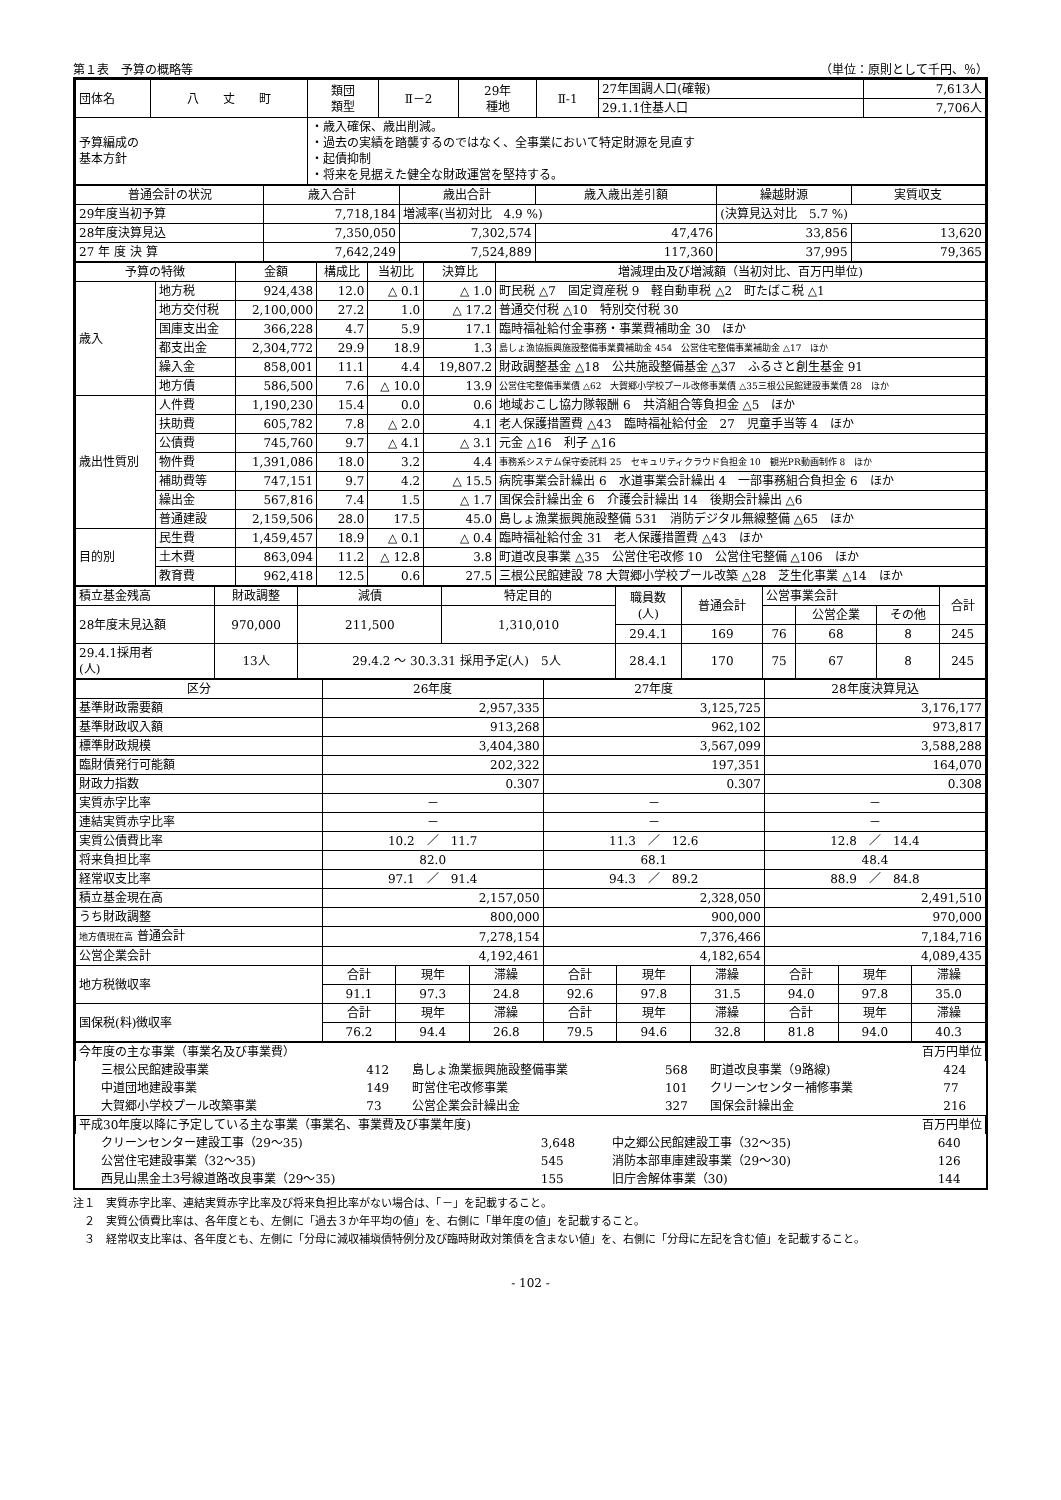第１表　予算の概略等 （単位：原則として千円、％）
| 団体名 | 八 丈 町 | 類団 類型 | Ⅱ－2 | 29年 種地 | Ⅱ-1 | 27年国調人口(確報) | 7,613人 |
| | | | | | | 29.1.1住基人口 | 7,706人 |
| 予算編成の 基本方針 | | ・歳入確保、歳出削減。 ・過去の実績を踏襲するのではなく、全事業において特定財源を見直す ・起債抑制 ・将来を見据えた健全な財政運営を堅持する。 | | | | | |
| 普通会計の状況 | 歳入合計 | 歳出合計 | 歳入歳出差引額 | 繰越財源 | 実質収支 |
| --- | --- | --- | --- | --- | --- |
| 29年度当初予算 | 7,718,184 | 増減率(当初対比 4.9 %) | | (決算見込対比 5.7 %) | |
| 28年度決算見込 | 7,350,050 | 7,302,574 | 47,476 | 33,856 | 13,620 |
| 27 年 度 決 算 | 7,642,249 | 7,524,889 | 117,360 | 37,995 | 79,365 |
| 予算の特徴 | | 金額 | 構成比 | 当初比 | 決算比 | 増減理由及び増減額（当初対比、百万円単位) |
| --- | --- | --- | --- | --- | --- | --- |
| 歳入 | 地方税 | 924,438 | 12.0 | △ 0.1 | △ 1.0 | 町民税 △7 固定資産税 9 軽自動車税 △2 町たばこ税 △1 |
| | 地方交付税 | 2,100,000 | 27.2 | 1.0 | △ 17.2 | 普通交付税 △10 特別交付税 30 |
| | 国庫支出金 | 366,228 | 4.7 | 5.9 | 17.1 | 臨時福祉給付金事務・事業費補助金 30 ほか |
| | 都支出金 | 2,304,772 | 29.9 | 18.9 | 1.3 | 島しょ漁協振興施設整備事業費補助金 454 公営住宅整備事業補助金 △17 ほか |
| | 繰入金 | 858,001 | 11.1 | 4.4 | 19,807.2 | 財政調整基金 △18 公共施設整備基金 △37 ふるさと創生基金 91 |
| | 地方債 | 586,500 | 7.6 | △ 10.0 | 13.9 | 公営住宅整備事業債 △62 大賀郷小学校プール改修事業債 △35三根公民館建設事業債 28 ほか |
| 歳出性質別 | 人件費 | 1,190,230 | 15.4 | 0.0 | 0.6 | 地域おこし協力隊報酬 6 共済組合等負担金 △5 ほか |
| | 扶助費 | 605,782 | 7.8 | △ 2.0 | 4.1 | 老人保護措置費 △43 臨時福祉給付金 27 児童手当等 4 ほか |
| | 公債費 | 745,760 | 9.7 | △ 4.1 | △ 3.1 | 元金 △16 利子 △16 |
| | 物件費 | 1,391,086 | 18.0 | 3.2 | 4.4 | 事務系システム保守委託料 25 セキュリティクラウド負担金 10 観光PR動画制作 8 ほか |
| | 補助費等 | 747,151 | 9.7 | 4.2 | △ 15.5 | 病院事業会計繰出 6 水道事業会計繰出 4 一部事務組合負担金 6 ほか |
| | 繰出金 | 567,816 | 7.4 | 1.5 | △ 1.7 | 国保会計繰出金 6 介護会計繰出 14 後期会計繰出 △6 |
| | 普通建設 | 2,159,506 | 28.0 | 17.5 | 45.0 | 島しょ漁業振興施設整備 531 消防デジタル無線整備 △65 ほか |
| 目的別 | 民生費 | 1,459,457 | 18.9 | △ 0.1 | △ 0.4 | 臨時福祉給付金 31 老人保護措置費 △43 ほか |
| | 土木費 | 863,094 | 11.2 | △ 12.8 | 3.8 | 町道改良事業 △35 公営住宅改修 10 公営住宅整備 △106 ほか |
| | 教育費 | 962,418 | 12.5 | 0.6 | 27.5 | 三根公民館建設 78 大賀郷小学校プール改築 △28 芝生化事業 △14 ほか |
| 積立基金残高 | 財政調整 | 減債 | 特定目的 | 職員数 (人) | 普通会計 | 公営事業会計 | | | 合計 |
| 28年度末見込額 | 970,000 | 211,500 | 1,310,010 | | | | 公営企業 | その他 | |
| | | | | 29.4.1 | 169 | 76 | 68 | 8 | 245 |
| 29.4.1採用者 (人) | 13人 | 29.4.2 ～ 30.3.31 採用予定(人) 5人 | | 28.4.1 | 170 | 75 | 67 | 8 | 245 |
| 区分 | 26年度 | | | 27年度 | | | 28年度決算見込 | | |
| --- | --- | --- | --- | --- | --- | --- | --- | --- | --- |
| 基準財政需要額 | 2,957,335 | | | 3,125,725 | | | 3,176,177 | | |
| 基準財政収入額 | 913,268 | | | 962,102 | | | 973,817 | | |
| 標準財政規模 | 3,404,380 | | | 3,567,099 | | | 3,588,288 | | |
| 臨財債発行可能額 | 202,322 | | | 197,351 | | | 164,070 | | |
| 財政力指数 | 0.307 | | | 0.307 | | | 0.308 | | |
| 実質赤字比率 | － | | | － | | | － | | |
| 連結実質赤字比率 | － | | | － | | | － | | |
| 実質公債費比率 | 10.2 ／ 11.7 | | | 11.3 ／ 12.6 | | | 12.8 ／ 14.4 | | |
| 将来負担比率 | 82.0 | | | 68.1 | | | 48.4 | | |
| 経常収支比率 | 97.1 ／ 91.4 | | | 94.3 ／ 89.2 | | | 88.9 ／ 84.8 | | |
| 積立基金現在高 | 2,157,050 | | | 2,328,050 | | | 2,491,510 | | |
| うち財政調整 | 800,000 | | | 900,000 | | | 970,000 | | |
| 地方債現在高 普通会計 | 7,278,154 | | | 7,376,466 | | | 7,184,716 | | |
| 公営企業会計 | 4,192,461 | | | 4,182,654 | | | 4,089,435 | | |
| 地方税徴収率 | 合計 | 現年 | 滞繰 | 合計 | 現年 | 滞繰 | 合計 | 現年 | 滞繰 |
| | 91.1 | 97.3 | 24.8 | 92.6 | 97.8 | 31.5 | 94.0 | 97.8 | 35.0 |
| 国保税(料)徴収率 | 合計 | 現年 | 滞繰 | 合計 | 現年 | 滞繰 | 合計 | 現年 | 滞繰 |
| | 76.2 | 94.4 | 26.8 | 79.5 | 94.6 | 32.8 | 81.8 | 94.0 | 40.3 |
| 今年度の主な事業（事業名及び事業費） 百万円単位 | | | | | |
| 三根公民館建設事業 | 412 | 島しょ漁業振興施設整備事業 | 568 | 町道改良事業（9路線) | 424 |
| 中道団地建設事業 | 149 | 町営住宅改修事業 | 101 | クリーンセンター補修事業 | 77 |
| 大賀郷小学校プール改築事業 | 73 | 公営企業会計繰出金 | 327 | 国保会計繰出金 | 216 |
| 平成30年度以降に予定している主な事業（事業名、事業費及び事業年度) 百万円単位 | | | |
| クリーンセンター建設工事（29～35) | 3,648 | 中之郷公民館建設工事（32～35) | 640 |
| 公営住宅建設事業（32～35) | 545 | 消防本部車庫建設事業（29～30) | 126 |
| 西見山黒金土3号線道路改良事業（29～35) | 155 | 旧庁舎解体事業（30) | 144 |
注１　実質赤字比率、連結実質赤字比率及び将来負担比率がない場合は、「－」を記載すること。
　２　実質公債費比率は、各年度とも、左側に「過去３か年平均の値」を、右側に「単年度の値」を記載すること。
　３　経常収支比率は、各年度とも、左側に「分母に減収補塡債特例分及び臨時財政対策債を含まない値」を、右側に「分母に左記を含む値」を記載すること。
- 102 -